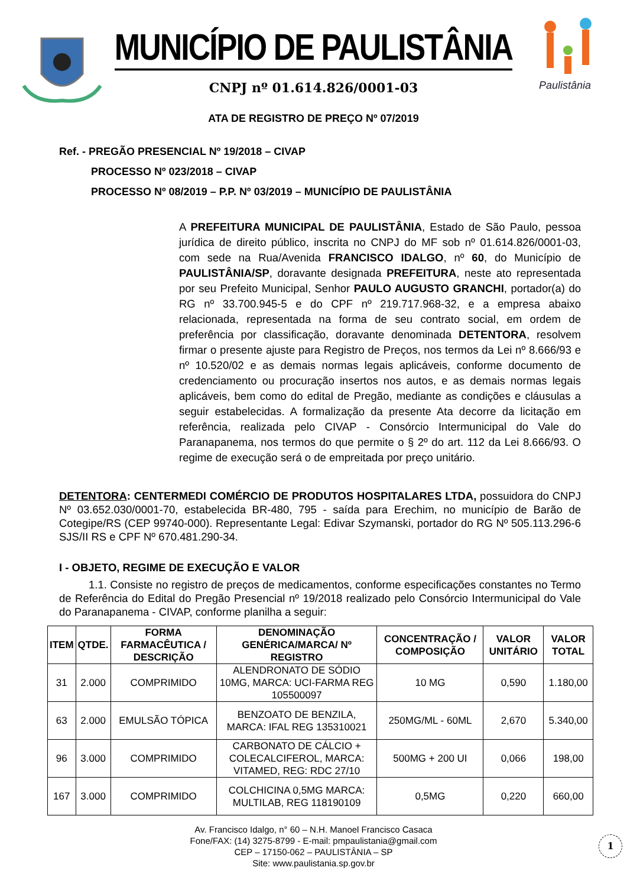MUNICÍPIO DE PAULISTÂNIA
CNPJ nº 01.614.826/0001-03
Paulistânia
ATA DE REGISTRO DE PREÇO Nº 07/2019
Ref. - PREGÃO PRESENCIAL Nº 19/2018 – CIVAP
PROCESSO Nº 023/2018 – CIVAP
PROCESSO Nº 08/2019 – P.P. Nº 03/2019 – MUNICÍPIO DE PAULISTÂNIA
A PREFEITURA MUNICIPAL DE PAULISTÂNIA, Estado de São Paulo, pessoa jurídica de direito público, inscrita no CNPJ do MF sob nº 01.614.826/0001-03, com sede na Rua/Avenida FRANCISCO IDALGO, nº 60, do Município de PAULISTÂNIA/SP, doravante designada PREFEITURA, neste ato representada por seu Prefeito Municipal, Senhor PAULO AUGUSTO GRANCHI, portador(a) do RG nº 33.700.945-5 e do CPF nº 219.717.968-32, e a empresa abaixo relacionada, representada na forma de seu contrato social, em ordem de preferência por classificação, doravante denominada DETENTORA, resolvem firmar o presente ajuste para Registro de Preços, nos termos da Lei nº 8.666/93 e nº 10.520/02 e as demais normas legais aplicáveis, conforme documento de credenciamento ou procuração insertos nos autos, e as demais normas legais aplicáveis, bem como do edital de Pregão, mediante as condições e cláusulas a seguir estabelecidas. A formalização da presente Ata decorre da licitação em referência, realizada pelo CIVAP - Consórcio Intermunicipal do Vale do Paranapanema, nos termos do que permite o § 2º do art. 112 da Lei 8.666/93. O regime de execução será o de empreitada por preço unitário.
DETENTORA: CENTERMEDI COMÉRCIO DE PRODUTOS HOSPITALARES LTDA, possuidora do CNPJ Nº 03.652.030/0001-70, estabelecida BR-480, 795 - saída para Erechim, no município de Barão de Cotegipe/RS (CEP 99740-000). Representante Legal: Edivar Szymanski, portador do RG Nº 505.113.296-6 SJS/II RS e CPF Nº 670.481.290-34.
I - OBJETO, REGIME DE EXECUÇÃO E VALOR
1.1. Consiste no registro de preços de medicamentos, conforme especificações constantes no Termo de Referência do Edital do Pregão Presencial nº 19/2018 realizado pelo Consórcio Intermunicipal do Vale do Paranapanema - CIVAP, conforme planilha a seguir:
| ITEM | QTDE. | FORMA FARMACÊUTICA / DESCRIÇÃO | DENOMINAÇÃO GENÉRICA/MARCA/ Nº REGISTRO | CONCENTRAÇÃO / COMPOSIÇÃO | VALOR UNITÁRIO | VALOR TOTAL |
| --- | --- | --- | --- | --- | --- | --- |
| 31 | 2.000 | COMPRIMIDO | ALENDRONATO DE SÓDIO 10MG, MARCA: UCI-FARMA REG 105500097 | 10 MG | 0,590 | 1.180,00 |
| 63 | 2.000 | EMULSÃO TÓPICA | BENZOATO DE BENZILA, MARCA: IFAL REG 135310021 | 250MG/ML - 60ML | 2,670 | 5.340,00 |
| 96 | 3.000 | COMPRIMIDO | CARBONATO DE CÁLCIO + COLECALCIFEROL, MARCA: VITAMED, REG: RDC 27/10 | 500MG + 200 UI | 0,066 | 198,00 |
| 167 | 3.000 | COMPRIMIDO | COLCHICINA 0,5MG MARCA: MULTILAB, REG 118190109 | 0,5MG | 0,220 | 660,00 |
Av. Francisco Idalgo, n° 60 – N.H. Manoel Francisco Casaca
Fone/FAX: (14) 3275-8799 - E-mail: pmpaulistania@gmail.com
CEP – 17150-062 – PAULISTÂNIA – SP
Site: www.paulistania.sp.gov.br
1